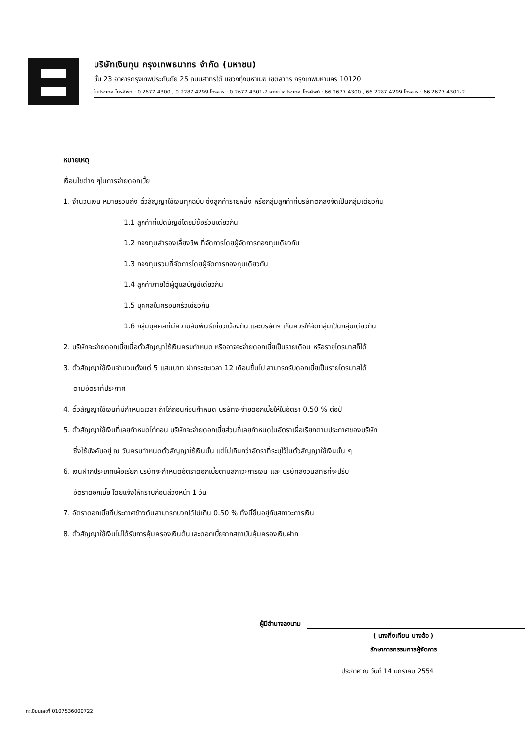บริษัทเงินทุน กรุงเทพธนาทร จำกัด (มหาชน)
ชั้น 23 อาคารกรุงเทพประกันภัย 25 ถนนสาทรใต้ แขวงทุ่งมหาเมฆ เขตสาทร กรุงเทพมหานคร 10120
ในประเทศ โทรศัพท์ : 0 2677 4300 , 0 2287 4299 โทรสาร : 0 2677 4301-2 จากต่างประเทศ โทรศัพท์ : 66 2677 4300 , 66 2287 4299 โทรสาร : 66 2677 4301-2
หมายเหตุ
เงื่อนไขต่าง ๆในการจ่ายดอกเบี้ย
1. จำนวนเงิน หมายรวมถึง ตั๋วสัญญาใช้เงินทุกฉบับ ซึ่งลูกค้ารายหนึ่ง หรือกลุ่มลูกค้าที่บริษัทตกลงจัดเป็นกลุ่มเดียวกัน
1.1 ลูกค้าที่เปิดบัญชีโดยมีชื่อร่วมเดียวกัน
1.2 กองทุนสำรองเลี้ยงชีพ ที่จัดการโดยผู้จัดการกองทุนเดียวกัน
1.3 กองทุนรวมที่จัดการโดยผู้จัดการกองทุนเดียวกัน
1.4 ลูกค้าภายใต้ผู้ดูแลบัญชีเดียวกัน
1.5 บุคคลในครอบครัวเดียวกัน
1.6 กลุ่มบุคคลที่มีความสัมพันธ์เกี่ยวเนื่องกัน และบริษัทฯ เห็นควรให้จัดกลุ่มเป็นกลุ่มเดียวกัน
2. บริษัทจะจ่ายดอกเบี้ยเมื่อตั๋วสัญญาใช้เงินครบกำหนด หรืออาจจะจ่ายดอกเบี้ยเป็นรายเดือน หรือรายไตรมาสก็ได้
3. ตั๋วสัญญาใช้เงินจำนวนตั้งแต่ 5 แสนบาท ฝากระยะเวลา 12 เดือนขึ้นไป สามารถรับดอกเบี้ยเป็นรายไตรมาสได้
ตามอัตราที่ประกาศ
4. ตั๋วสัญญาใช้เงินที่มีกำหนดเวลา ถ้าไถ่ถอนก่อนกำหนด บริษัทจะจ่ายดอกเบี้ยให้ในอัตรา 0.50 % ต่อปี
5. ตั๋วสัญญาใช้เงินที่เลยกำหนดไถ่ถอน บริษัทจะจ่ายดอกเบี้ยส่วนที่เลยกำหนดในอัตราเผื่อเรียกตามประกาศของบริษัท
ซึ่งใช้บังคับอยู่ ณ วันครบกำหนดตั๋วสัญญาใช้เงินนั้น แต่ไม่เกินกว่าอัตราที่ระบุไว้ในตั๋วสัญญาใช้เงินนั้น ๆ
6. เงินฝากประเภทเผื่อเรียก บริษัทจะกำหนดอัตราดอกเบี้ยตามสภาวะการเงิน และ บริษัทสงวนสิทธิที่จะปรับ
อัตราดอกเบี้ย โดยแจ้งให้ทราบก่อนล่วงหน้า 1 วัน
7. อัตราดอกเบี้ยที่ประกาศข้างต้นสามารถบวกได้ไม่เกิน 0.50 % ทั้งนี้ขึ้นอยู่กับสภาวะการเงิน
8. ตั๋วสัญญาใช้เงินไม่ได้รับการคุ้มครองเงินต้นและดอกเบี้ยจากสถาบันคุ้มครองเงินฝาก
ผู้มีอำนาจลงนาม
( นางกิ่งเทียน บางอ้อ )
รักษาการกรรมการผู้จัดการ
ประกาศ ณ วันที่ 14 มกราคม 2554
ทะเบียนเลขที่ 0107536000722